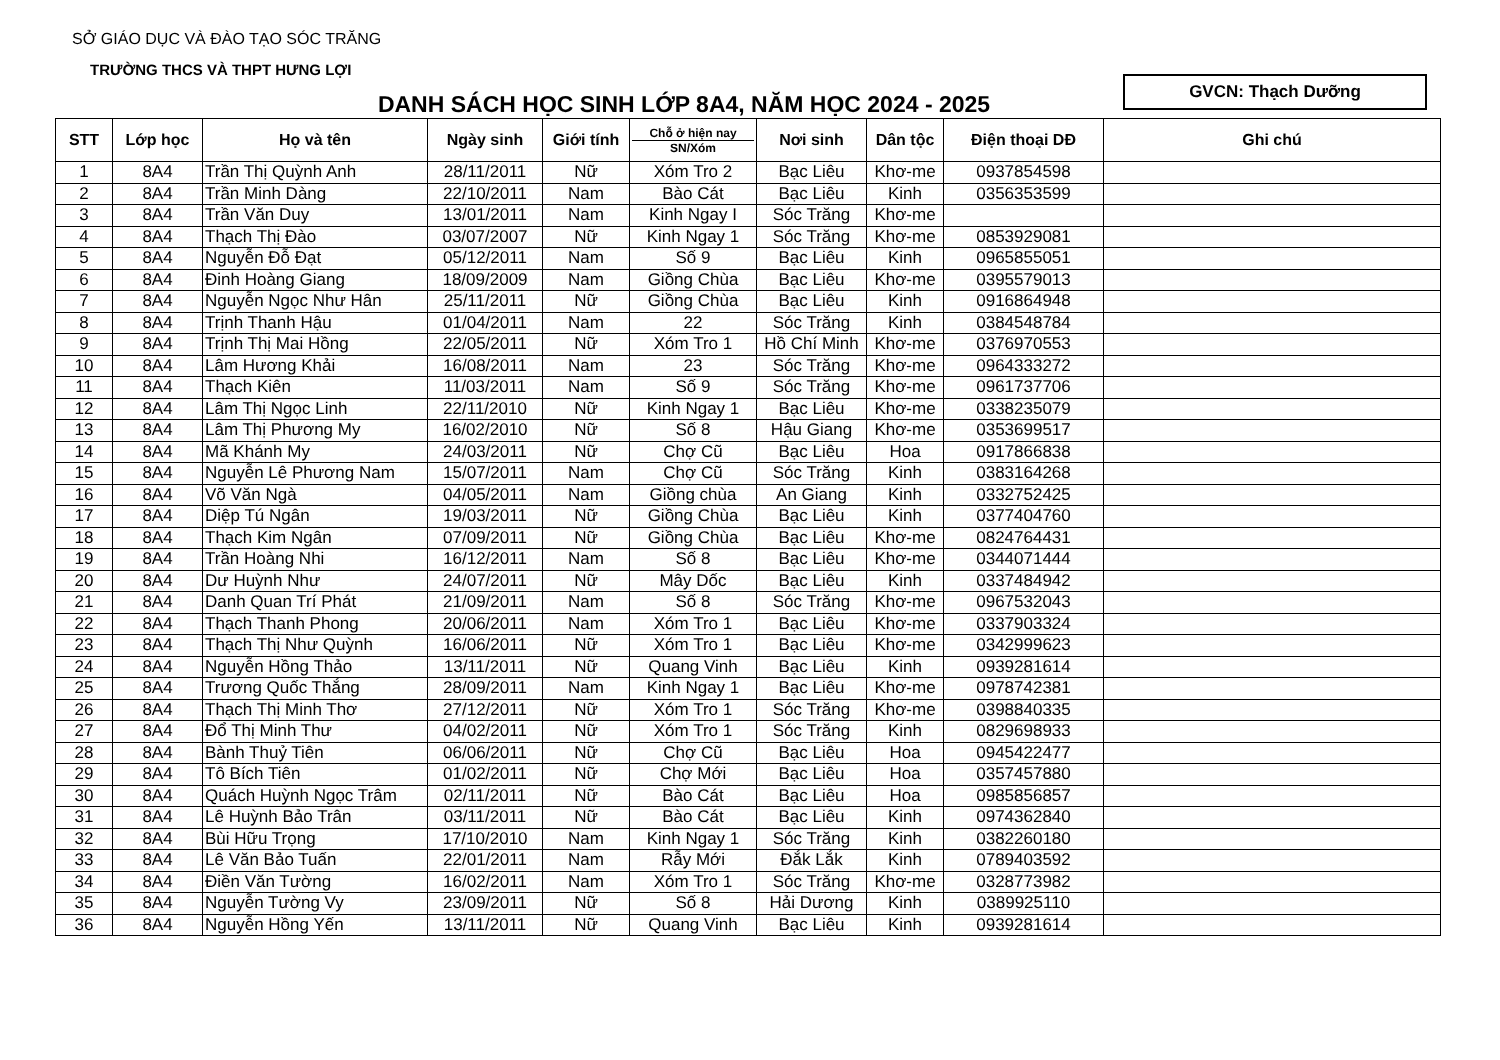SỞ GIÁO DỤC VÀ ĐÀO TẠO SÓC TRĂNG
TRƯỜNG THCS VÀ THPT HƯNG LỢI
DANH SÁCH HỌC SINH LỚP 8A4, NĂM HỌC 2024 - 2025
GVCN: Thạch Dưỡng
| STT | Lớp học | Họ và tên | Ngày sinh | Giới tính | Chỗ ở hiện nay SN/Xóm | Nơi sinh | Dân tộc | Điện thoại DĐ | Ghi chú |
| --- | --- | --- | --- | --- | --- | --- | --- | --- | --- |
| 1 | 8A4 | Trần Thị Quỳnh Anh | 28/11/2011 | Nữ | Xóm Tro 2 | Bạc Liêu | Khơ-me | 0937854598 | |
| 2 | 8A4 | Trần Minh Dàng | 22/10/2011 | Nam | Bào Cát | Bạc Liêu | Kinh | 0356353599 | |
| 3 | 8A4 | Trần Văn Duy | 13/01/2011 | Nam | Kinh Ngay I | Sóc Trăng | Khơ-me | | |
| 4 | 8A4 | Thạch Thị Đào | 03/07/2007 | Nữ | Kinh Ngay 1 | Sóc Trăng | Khơ-me | 0853929081 | |
| 5 | 8A4 | Nguyễn Đỗ Đạt | 05/12/2011 | Nam | Số 9 | Bạc Liêu | Kinh | 0965855051 | |
| 6 | 8A4 | Đinh Hoàng Giang | 18/09/2009 | Nam | Giồng Chùa | Bạc Liêu | Khơ-me | 0395579013 | |
| 7 | 8A4 | Nguyễn Ngọc Như Hân | 25/11/2011 | Nữ | Giồng Chùa | Bạc Liêu | Kinh | 0916864948 | |
| 8 | 8A4 | Trịnh Thanh Hậu | 01/04/2011 | Nam | 22 | Sóc Trăng | Kinh | 0384548784 | |
| 9 | 8A4 | Trịnh Thị Mai Hồng | 22/05/2011 | Nữ | Xóm Tro 1 | Hồ Chí Minh | Khơ-me | 0376970553 | |
| 10 | 8A4 | Lâm Hương Khải | 16/08/2011 | Nam | 23 | Sóc Trăng | Khơ-me | 0964333272 | |
| 11 | 8A4 | Thạch Kiên | 11/03/2011 | Nam | Số 9 | Sóc Trăng | Khơ-me | 0961737706 | |
| 12 | 8A4 | Lâm Thị Ngọc Linh | 22/11/2010 | Nữ | Kinh Ngay 1 | Bạc Liêu | Khơ-me | 0338235079 | |
| 13 | 8A4 | Lâm Thị Phương My | 16/02/2010 | Nữ | Số 8 | Hậu Giang | Khơ-me | 0353699517 | |
| 14 | 8A4 | Mã Khánh My | 24/03/2011 | Nữ | Chợ Cũ | Bạc Liêu | Hoa | 0917866838 | |
| 15 | 8A4 | Nguyễn Lê Phương Nam | 15/07/2011 | Nam | Chợ Cũ | Sóc Trăng | Kinh | 0383164268 | |
| 16 | 8A4 | Võ Văn Ngà | 04/05/2011 | Nam | Giồng chùa | An Giang | Kinh | 0332752425 | |
| 17 | 8A4 | Diệp Tú Ngân | 19/03/2011 | Nữ | Giồng Chùa | Bạc Liêu | Kinh | 0377404760 | |
| 18 | 8A4 | Thạch Kim Ngân | 07/09/2011 | Nữ | Giồng Chùa | Bạc Liêu | Khơ-me | 0824764431 | |
| 19 | 8A4 | Trần Hoàng Nhi | 16/12/2011 | Nam | Số 8 | Bạc Liêu | Khơ-me | 0344071444 | |
| 20 | 8A4 | Dư Huỳnh Như | 24/07/2011 | Nữ | Mây Dốc | Bạc Liêu | Kinh | 0337484942 | |
| 21 | 8A4 | Danh Quan Trí Phát | 21/09/2011 | Nam | Số 8 | Sóc Trăng | Khơ-me | 0967532043 | |
| 22 | 8A4 | Thạch Thanh Phong | 20/06/2011 | Nam | Xóm Tro 1 | Bạc Liêu | Khơ-me | 0337903324 | |
| 23 | 8A4 | Thạch Thị Như Quỳnh | 16/06/2011 | Nữ | Xóm Tro 1 | Bạc Liêu | Khơ-me | 0342999623 | |
| 24 | 8A4 | Nguyễn Hồng Thảo | 13/11/2011 | Nữ | Quang Vinh | Bạc Liêu | Kinh | 0939281614 | |
| 25 | 8A4 | Trương Quốc Thắng | 28/09/2011 | Nam | Kinh Ngay 1 | Bạc Liêu | Khơ-me | 0978742381 | |
| 26 | 8A4 | Thạch Thị Minh Thơ | 27/12/2011 | Nữ | Xóm Tro 1 | Sóc Trăng | Khơ-me | 0398840335 | |
| 27 | 8A4 | Đổ Thị Minh Thư | 04/02/2011 | Nữ | Xóm Tro 1 | Sóc Trăng | Kinh | 0829698933 | |
| 28 | 8A4 | Bành Thuỷ Tiên | 06/06/2011 | Nữ | Chợ Cũ | Bạc Liêu | Hoa | 0945422477 | |
| 29 | 8A4 | Tô Bích Tiên | 01/02/2011 | Nữ | Chợ Mới | Bạc Liêu | Hoa | 0357457880 | |
| 30 | 8A4 | Quách Huỳnh Ngọc Trâm | 02/11/2011 | Nữ | Bào Cát | Bạc Liêu | Hoa | 0985856857 | |
| 31 | 8A4 | Lê Huỳnh Bảo Trân | 03/11/2011 | Nữ | Bào Cát | Bạc Liêu | Kinh | 0974362840 | |
| 32 | 8A4 | Bùi Hữu Trọng | 17/10/2010 | Nam | Kinh Ngay 1 | Sóc Trăng | Kinh | 0382260180 | |
| 33 | 8A4 | Lê Văn Bảo Tuấn | 22/01/2011 | Nam | Rẫy Mới | Đắk Lắk | Kinh | 0789403592 | |
| 34 | 8A4 | Điền Văn Tường | 16/02/2011 | Nam | Xóm Tro 1 | Sóc Trăng | Khơ-me | 0328773982 | |
| 35 | 8A4 | Nguyễn Tường Vy | 23/09/2011 | Nữ | Số 8 | Hải Dương | Kinh | 0389925110 | |
| 36 | 8A4 | Nguyễn Hồng Yến | 13/11/2011 | Nữ | Quang Vinh | Bạc Liêu | Kinh | 0939281614 | |